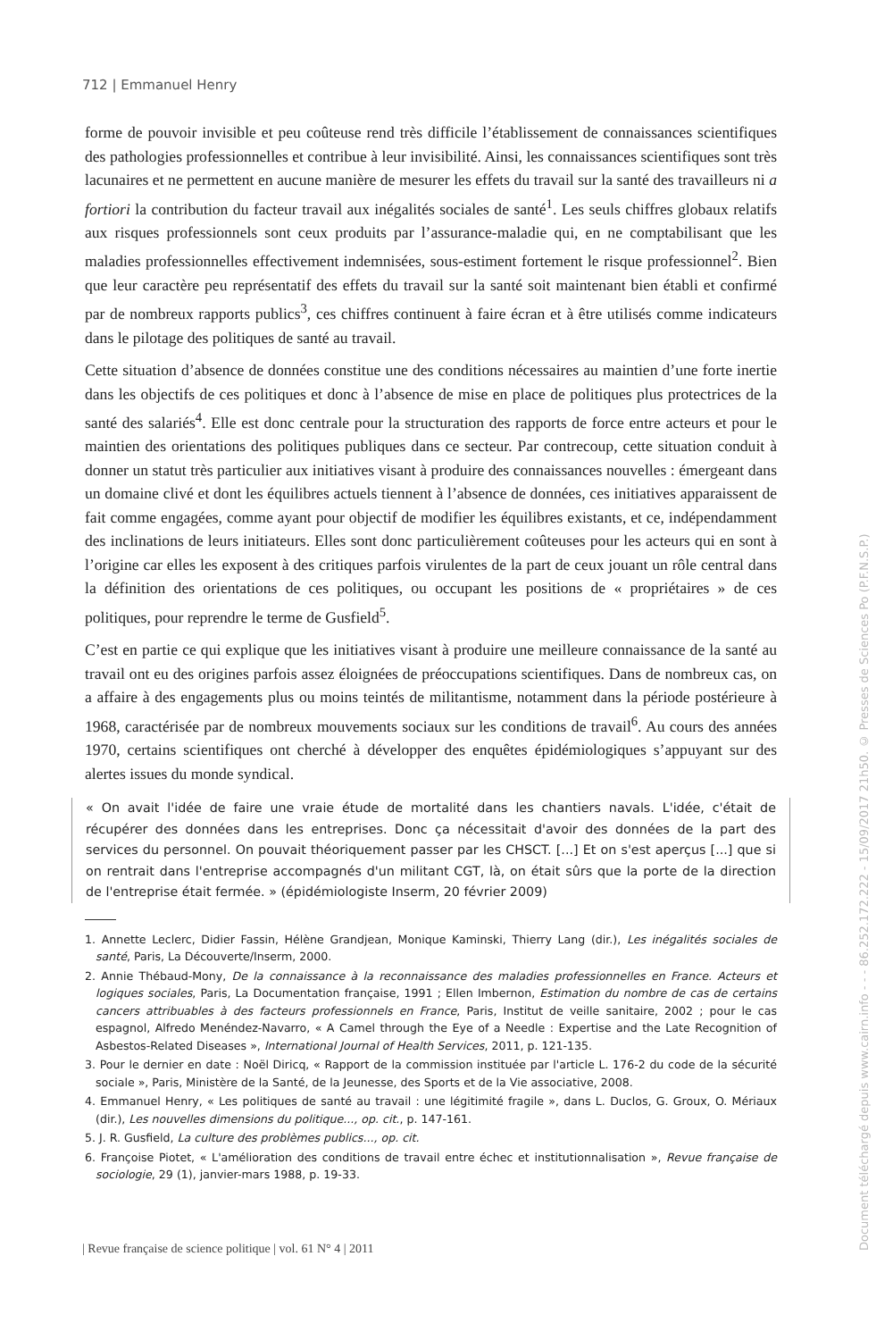712 | Emmanuel Henry
forme de pouvoir invisible et peu coûteuse rend très difficile l’établissement de connaissances scientifiques des pathologies professionnelles et contribue à leur invisibilité. Ainsi, les connaissances scientifiques sont très lacunaires et ne permettent en aucune manière de mesurer les effets du travail sur la santé des travailleurs ni a fortiori la contribution du facteur travail aux inégalités sociales de santé<sup>1</sup>. Les seuls chiffres globaux relatifs aux risques professionnels sont ceux produits par l’assurance-maladie qui, en ne comptabilisant que les maladies professionnelles effectivement indemnisées, sous-estiment fortement le risque professionnel<sup>2</sup>. Bien que leur caractère peu représentatif des effets du travail sur la santé soit maintenant bien établi et confirmé par de nombreux rapports publics<sup>3</sup>, ces chiffres continuent à faire écran et à être utilisés comme indicateurs dans le pilotage des politiques de santé au travail.
Cette situation d’absence de données constitue une des conditions nécessaires au maintien d’une forte inertie dans les objectifs de ces politiques et donc à l’absence de mise en place de politiques plus protectrices de la santé des salariés<sup>4</sup>. Elle est donc centrale pour la structuration des rapports de force entre acteurs et pour le maintien des orientations des politiques publiques dans ce secteur. Par contrecoup, cette situation conduit à donner un statut très particulier aux initiatives visant à produire des connaissances nouvelles : émergeant dans un domaine clivé et dont les équilibres actuels tiennent à l’absence de données, ces initiatives apparaissent de fait comme engagées, comme ayant pour objectif de modifier les équilibres existants, et ce, indépendamment des inclinations de leurs initiateurs. Elles sont donc particulièrement coûteuses pour les acteurs qui en sont à l’origine car elles les exposent à des critiques parfois virulentes de la part de ceux jouant un rôle central dans la définition des orientations de ces politiques, ou occupant les positions de « propriétaires » de ces politiques, pour reprendre le terme de Gusfield<sup>5</sup>.
C’est en partie ce qui explique que les initiatives visant à produire une meilleure connaissance de la santé au travail ont eu des origines parfois assez éloignées de préoccupations scientifiques. Dans de nombreux cas, on a affaire à des engagements plus ou moins teintés de militantisme, notamment dans la période postérieure à 1968, caractérisée par de nombreux mouvements sociaux sur les conditions de travail<sup>6</sup>. Au cours des années 1970, certains scientifiques ont cherché à développer des enquêtes épidémiologiques s’appuyant sur des alertes issues du monde syndical.
« On avait l'idée de faire une vraie étude de mortalité dans les chantiers navals. L'idée, c'était de récupérer des données dans les entreprises. Donc ça nécessitait d'avoir des données de la part des services du personnel. On pouvait théoriquement passer par les CHSCT. [...] Et on s'est aperçus [...] que si on rentrait dans l'entreprise accompagnés d'un militant CGT, là, on était sûrs que la porte de la direction de l'entreprise était fermée. » (épidémiologiste Inserm, 20 février 2009)
1. Annette Leclerc, Didier Fassin, Hélène Grandjean, Monique Kaminski, Thierry Lang (dir.), Les inégalités sociales de santé, Paris, La Découverte/Inserm, 2000.
2. Annie Thébaud-Mony, De la connaissance à la reconnaissance des maladies professionnelles en France. Acteurs et logiques sociales, Paris, La Documentation française, 1991 ; Ellen Imbernon, Estimation du nombre de cas de certains cancers attribuables à des facteurs professionnels en France, Paris, Institut de veille sanitaire, 2002 ; pour le cas espagnol, Alfredo Menéndez-Navarro, « A Camel through the Eye of a Needle : Expertise and the Late Recognition of Asbestos-Related Diseases », International Journal of Health Services, 2011, p. 121-135.
3. Pour le dernier en date : Noël Diricq, « Rapport de la commission instituée par l'article L. 176-2 du code de la sécurité sociale », Paris, Ministère de la Santé, de la Jeunesse, des Sports et de la Vie associative, 2008.
4. Emmanuel Henry, « Les politiques de santé au travail : une légitimité fragile », dans L. Duclos, G. Groux, O. Mériaux (dir.), Les nouvelles dimensions du politique..., op. cit., p. 147-161.
5. J. R. Gusfield, La culture des problèmes publics..., op. cit.
6. Françoise Piotet, « L'amélioration des conditions de travail entre échec et institutionnalisation », Revue française de sociologie, 29 (1), janvier-mars 1988, p. 19-33.
| Revue française de science politique | vol. 61 N° 4 | 2011
Document téléchargé depuis www.cairn.info - - - 86.252.172.222 - 15/09/2017 21h50. © Presses de Sciences Po (P.F.N.S.P.)